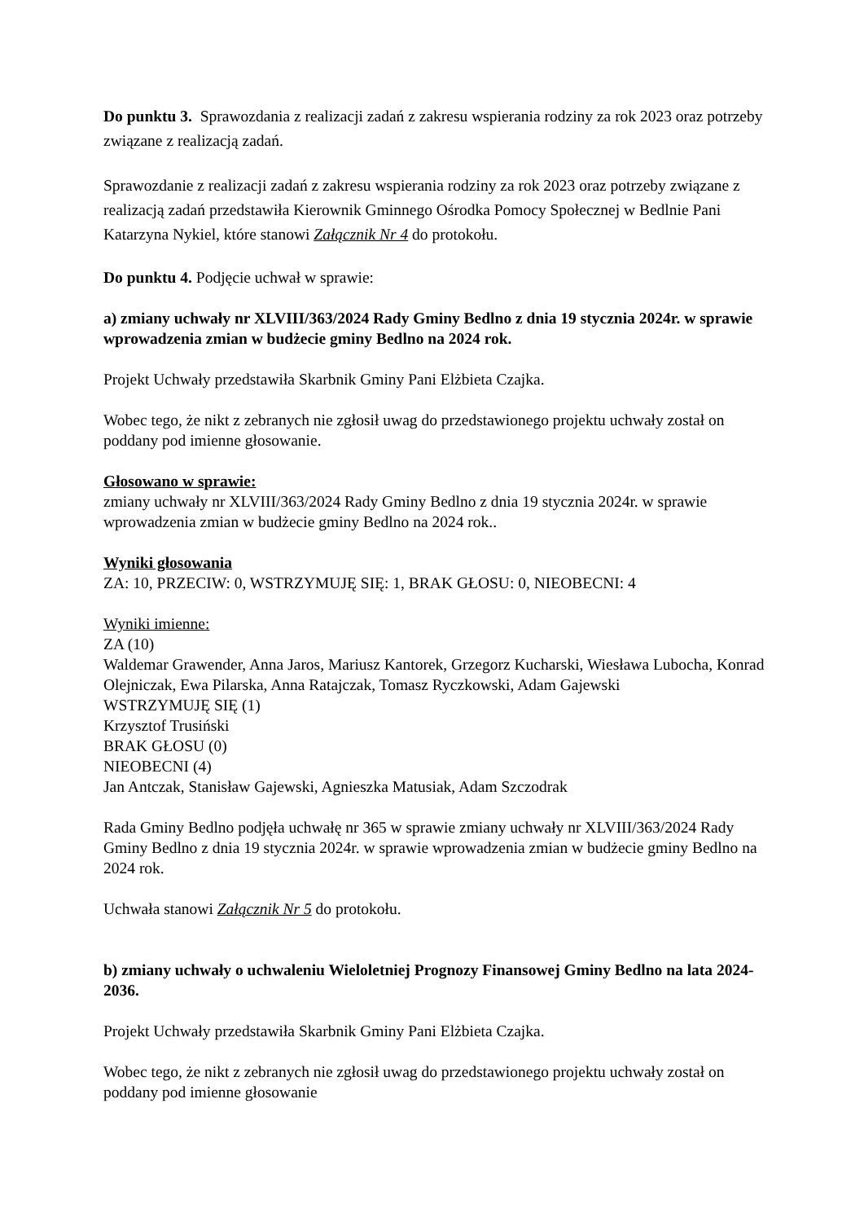Do punktu 3. Sprawozdania z realizacji zadań z zakresu wspierania rodziny za rok 2023 oraz potrzeby związane z realizacją zadań.
Sprawozdanie z realizacji zadań z zakresu wspierania rodziny za rok 2023 oraz potrzeby związane z realizacją zadań przedstawiła Kierownik Gminnego Ośrodka Pomocy Społecznej w Bedlnie Pani Katarzyna Nykiel, które stanowi Załącznik Nr 4 do protokołu.
Do punktu 4. Podjęcie uchwał w sprawie:
a) zmiany uchwały nr XLVIII/363/2024 Rady Gminy Bedlno z dnia 19 stycznia 2024r. w sprawie wprowadzenia zmian w budżecie gminy Bedlno na 2024 rok.
Projekt Uchwały przedstawiła Skarbnik Gminy Pani Elżbieta Czajka.
Wobec tego, że nikt z zebranych nie zgłosił uwag do przedstawionego projektu uchwały został on poddany pod imienne głosowanie.
Głosowano w sprawie:
zmiany uchwały nr XLVIII/363/2024 Rady Gminy Bedlno z dnia 19 stycznia 2024r. w sprawie wprowadzenia zmian w budżecie gminy Bedlno na 2024 rok..
Wyniki głosowania
ZA: 10, PRZECIW: 0, WSTRZYMUJĘ SIĘ: 1, BRAK GŁOSU: 0, NIEOBECNI: 4
Wyniki imienne:
ZA (10)
Waldemar Grawender, Anna Jaros, Mariusz Kantorek, Grzegorz Kucharski, Wiesława Lubocha, Konrad Olejniczak, Ewa Pilarska, Anna Ratajczak, Tomasz Ryczkowski, Adam Gajewski
WSTRZYMUJĘ SIĘ (1)
Krzysztof Trusiński
BRAK GŁOSU (0)
NIEOBECNI (4)
Jan Antczak, Stanisław Gajewski, Agnieszka Matusiak, Adam Szczodrak
Rada Gminy Bedlno podjęła uchwałę nr 365 w sprawie zmiany uchwały nr XLVIII/363/2024 Rady Gminy Bedlno z dnia 19 stycznia 2024r. w sprawie wprowadzenia zmian w budżecie gminy Bedlno na 2024 rok.
Uchwała stanowi Załącznik Nr 5 do protokołu.
b) zmiany uchwały o uchwaleniu Wieloletniej Prognozy Finansowej Gminy Bedlno na lata 2024-2036.
Projekt Uchwały przedstawiła Skarbnik Gminy Pani Elżbieta Czajka.
Wobec tego, że nikt z zebranych nie zgłosił uwag do przedstawionego projektu uchwały został on poddany pod imienne głosowanie